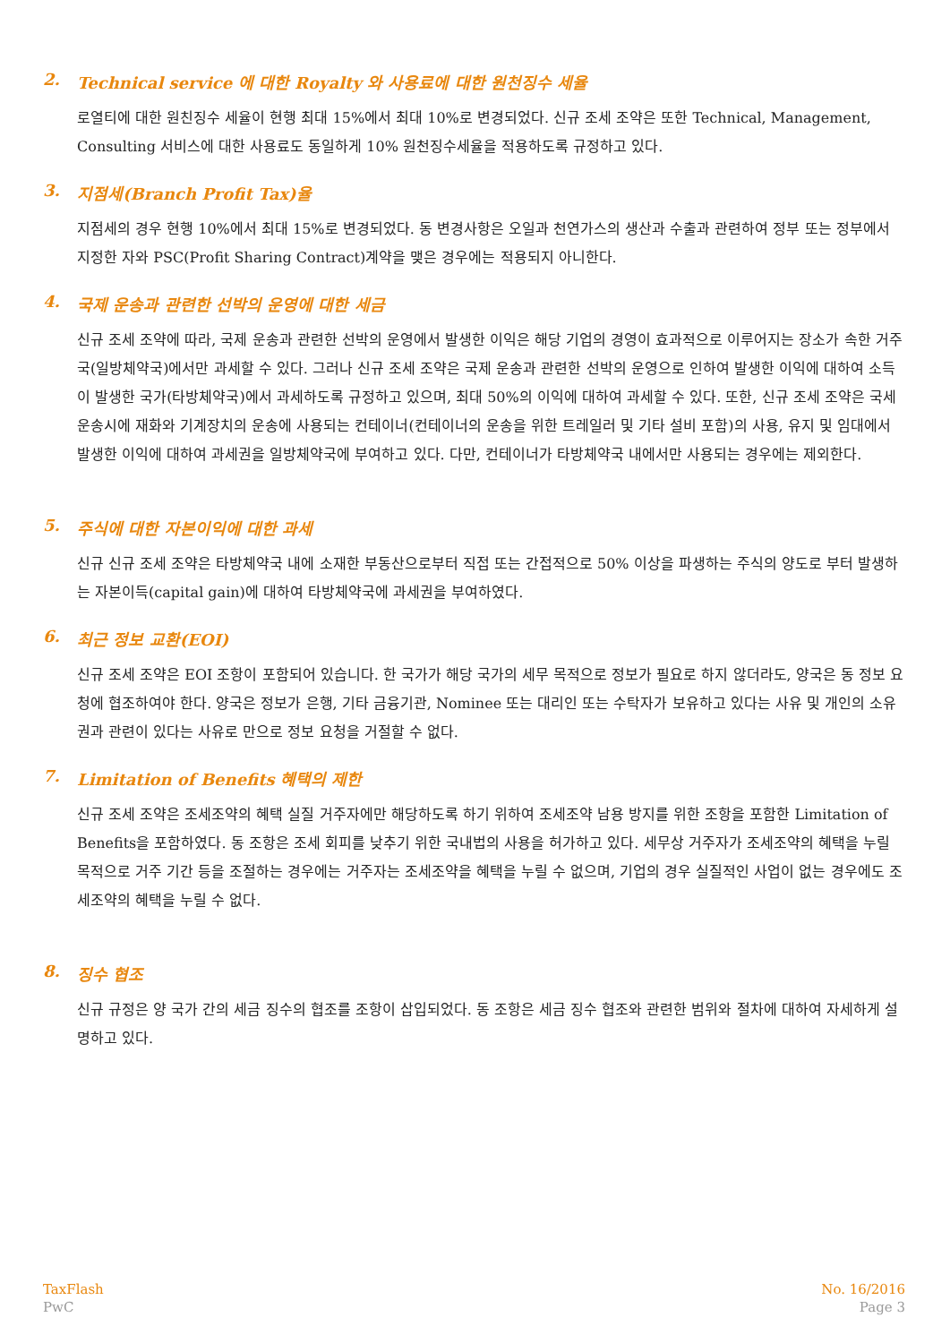2. Technical service 에 대한 Royalty 와 사용료에 대한 원천징수 세율
로열티에 대한 원친징수 세율이 현행 최대 15%에서 최대 10%로 변경되었다. 신규 조세 조약은 또한 Technical, Management, Consulting 서비스에 대한 사용료도 동일하게 10% 원천징수세율을 적용하도록 규정하고 있다.
3. 지점세(Branch Profit Tax)율
지점세의 경우 현행 10%에서 최대 15%로 변경되었다. 동 변경사항은 오일과 천연가스의 생산과 수출과 관련하여 정부 또는 정부에서 지정한 자와 PSC(Profit Sharing Contract)계약을 맺은 경우에는 적용되지 아니한다.
4. 국제 운송과 관련한 선박의 운영에 대한 세금
신규 조세 조약에 따라, 국제 운송과 관련한 선박의 운영에서 발생한 이익은 해당 기업의 경영이 효과적으로 이루어지는 장소가 속한 거주국(일방체약국)에서만 과세할 수 있다. 그러나 신규 조세 조약은 국제 운송과 관련한 선박의 운영으로 인하여 발생한 이익에 대하여 소득이 발생한 국가(타방체약국)에서 과세하도록 규정하고 있으며, 최대 50%의 이익에 대하여 과세할 수 있다. 또한, 신규 조세 조약은 국세 운송시에 재화와 기계장치의 운송에 사용되는 컨테이너(컨테이너의 운송을 위한 트레일러 및 기타 설비 포함)의 사용, 유지 및 임대에서 발생한 이익에 대하여 과세권을 일방체약국에 부여하고 있다. 다만, 컨테이너가 타방체약국 내에서만 사용되는 경우에는 제외한다.
5. 주식에 대한 자본이익에 대한 과세
신규 신규 조세 조약은 타방체약국 내에 소재한 부동산으로부터 직접 또는 간접적으로 50% 이상을 파생하는 주식의 양도로 부터 발생하는 자본이득(capital gain)에 대하여 타방체약국에 과세권을 부여하였다.
6. 최근 정보 교환(EOI)
신규 조세 조약은 EOI 조항이 포함되어 있습니다. 한 국가가 해당 국가의 세무 목적으로 정보가 필요로 하지 않더라도, 양국은 동 정보 요청에 협조하여야 한다. 양국은 정보가 은행, 기타 금융기관, Nominee 또는 대리인 또는 수탁자가 보유하고 있다는 사유 및 개인의 소유권과 관련이 있다는 사유로 만으로 정보 요청을 거절할 수 없다.
7. Limitation of Benefits 혜택의 제한
신규 조세 조약은 조세조약의 혜택 실질 거주자에만 해당하도록 하기 위하여 조세조약 남용 방지를 위한 조항을 포함한 Limitation of Benefits을 포함하였다. 동 조항은 조세 회피를 낮추기 위한 국내법의 사용을 허가하고 있다. 세무상 거주자가 조세조약의 혜택을 누릴 목적으로 거주 기간 등을 조절하는 경우에는 거주자는 조세조약을 혜택을 누릴 수 없으며, 기업의 경우 실질적인 사업이 없는 경우에도 조세조약의 혜택을 누릴 수 없다.
8. 징수 협조
신규 규정은 양 국가 간의 세금 징수의 협조를 조항이 삽입되었다. 동 조항은 세금 징수 협조와 관련한 범위와 절차에 대하여 자세하게 설명하고 있다.
TaxFlash
PwC
No. 16/2016
Page 3